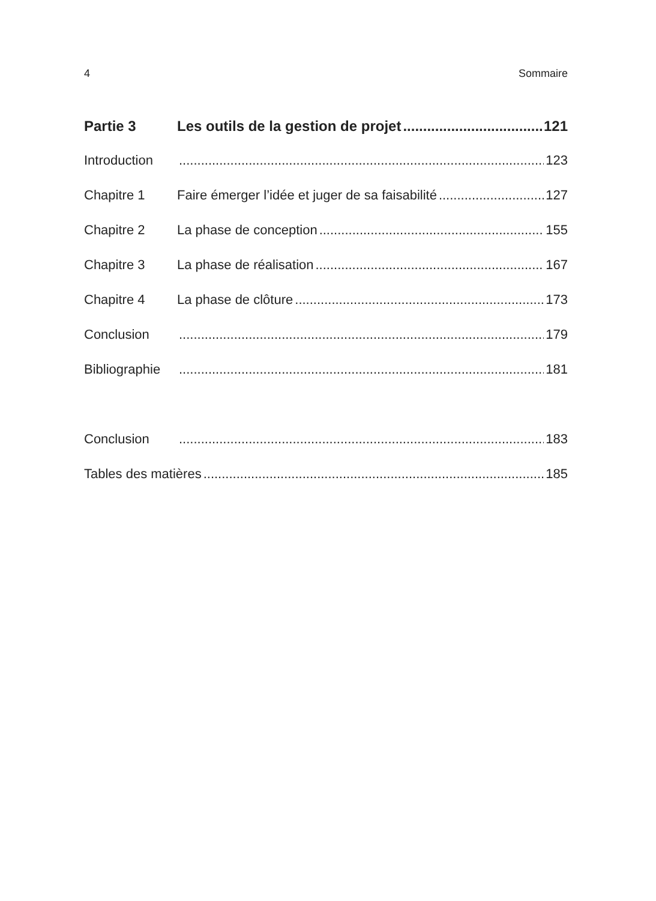4 Sommaire
Partie 3 Les outils de la gestion de projet 121
Introduction 123
Chapitre 1 Faire émerger l’idée et juger de sa faisabilité 127
Chapitre 2 La phase de conception 155
Chapitre 3 La phase de réalisation 167
Chapitre 4 La phase de clôture 173
Conclusion 179
Bibliographie 181
Conclusion 183
Tables des matières 185